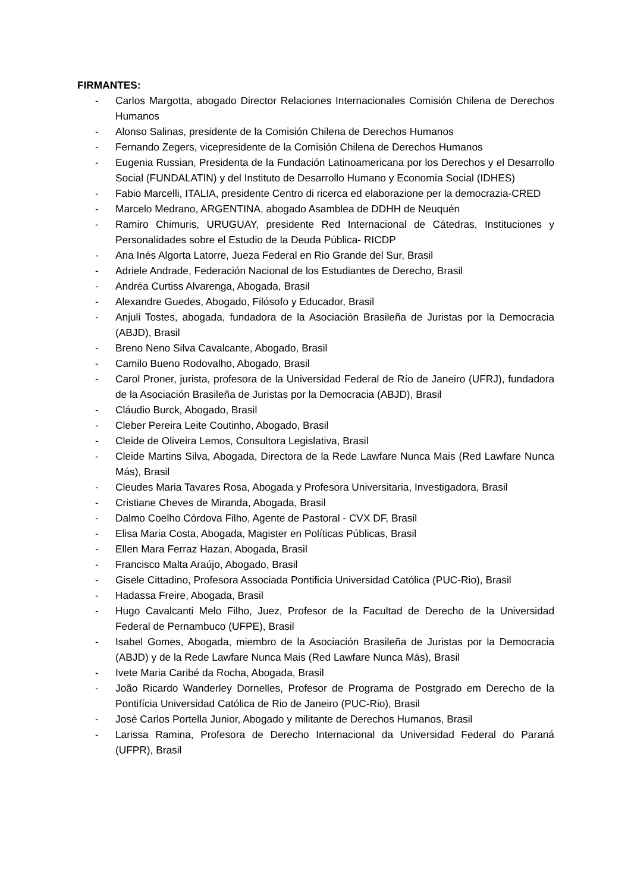FIRMANTES:
- Carlos Margotta, abogado Director Relaciones Internacionales Comisión Chilena de Derechos Humanos
- Alonso Salinas, presidente de la Comisión Chilena de Derechos Humanos
- Fernando Zegers, vicepresidente de la Comisión Chilena de Derechos Humanos
- Eugenia Russian, Presidenta de la Fundación Latinoamericana por los Derechos y el Desarrollo Social (FUNDALATIN) y del Instituto de Desarrollo Humano y Economía Social (IDHES)
- Fabio Marcelli, ITALIA, presidente Centro di ricerca ed elaborazione per la democrazia-CRED
- Marcelo Medrano, ARGENTINA, abogado Asamblea de DDHH de Neuquén
- Ramiro Chimuris, URUGUAY, presidente Red Internacional de Cátedras, Instituciones y Personalidades sobre el Estudio de la Deuda Pública- RICDP
- Ana Inés Algorta Latorre, Jueza Federal en Rio Grande del Sur, Brasil
- Adriele Andrade, Federación Nacional de los Estudiantes de Derecho, Brasil
- Andréa Curtiss Alvarenga, Abogada, Brasil
- Alexandre Guedes, Abogado, Filósofo y Educador, Brasil
- Anjuli Tostes, abogada, fundadora de la Asociación Brasileña de Juristas por la Democracia (ABJD), Brasil
- Breno Neno Silva Cavalcante, Abogado, Brasil
- Camilo Bueno Rodovalho, Abogado, Brasil
- Carol Proner, jurista, profesora de la Universidad Federal de Río de Janeiro (UFRJ), fundadora de la Asociación Brasileña de Juristas por la Democracia (ABJD), Brasil
- Cláudio Burck, Abogado, Brasil
- Cleber Pereira Leite Coutinho, Abogado, Brasil
- Cleide de Oliveira Lemos, Consultora Legislativa, Brasil
- Cleide Martins Silva, Abogada, Directora de la Rede Lawfare Nunca Mais (Red Lawfare Nunca Más), Brasil
- Cleudes Maria Tavares Rosa, Abogada y Profesora Universitaria, Investigadora, Brasil
- Cristiane Cheves de Miranda, Abogada, Brasil
- Dalmo Coelho Córdova Filho, Agente de Pastoral - CVX DF, Brasil
- Elisa Maria Costa, Abogada, Magister en Políticas Públicas, Brasil
- Ellen Mara Ferraz Hazan, Abogada, Brasil
- Francisco Malta Araújo, Abogado, Brasil
- Gisele Cittadino, Profesora Associada Pontificia Universidad Católica (PUC-Rio), Brasil
- Hadassa Freire, Abogada, Brasil
- Hugo Cavalcanti Melo Filho, Juez, Profesor de la Facultad de Derecho de la Universidad Federal de Pernambuco (UFPE), Brasil
- Isabel Gomes, Abogada, miembro de la Asociación Brasileña de Juristas por la Democracia (ABJD) y de la Rede Lawfare Nunca Mais (Red Lawfare Nunca Más), Brasil
- Ivete Maria Caribé da Rocha, Abogada, Brasil
- João Ricardo Wanderley Dornelles, Profesor de Programa de Postgrado em Derecho de la Pontifícia Universidad Católica de Rio de Janeiro (PUC-Rio), Brasil
- José Carlos Portella Junior, Abogado y militante de Derechos Humanos, Brasil
- Larissa Ramina, Profesora de Derecho Internacional da Universidad Federal do Paraná (UFPR), Brasil